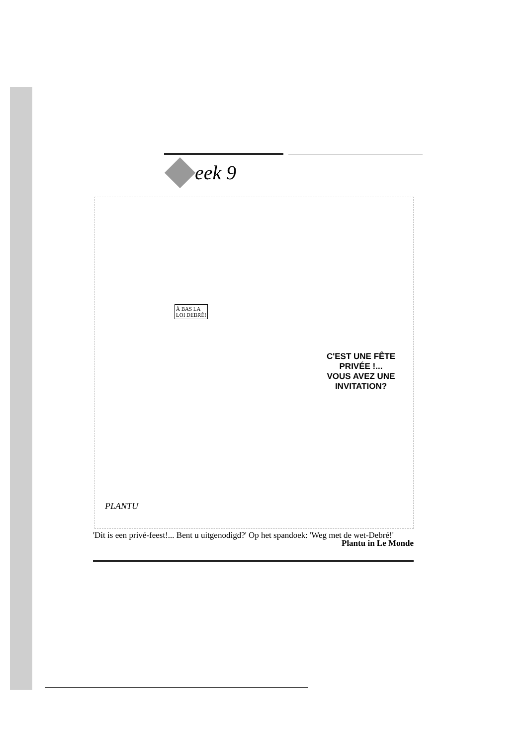eek 9
À BAS LA
LOI DEBRÉ!
C'EST UNE FÊTE PRIVÉE !...
VOUS AVEZ UNE INVITATION?
PLANTU
'Dit is een privé-feest!... Bent u uitgenodigd?' Op het spandoek: 'Weg met de wet-Debré!'
Plantu in Le Monde